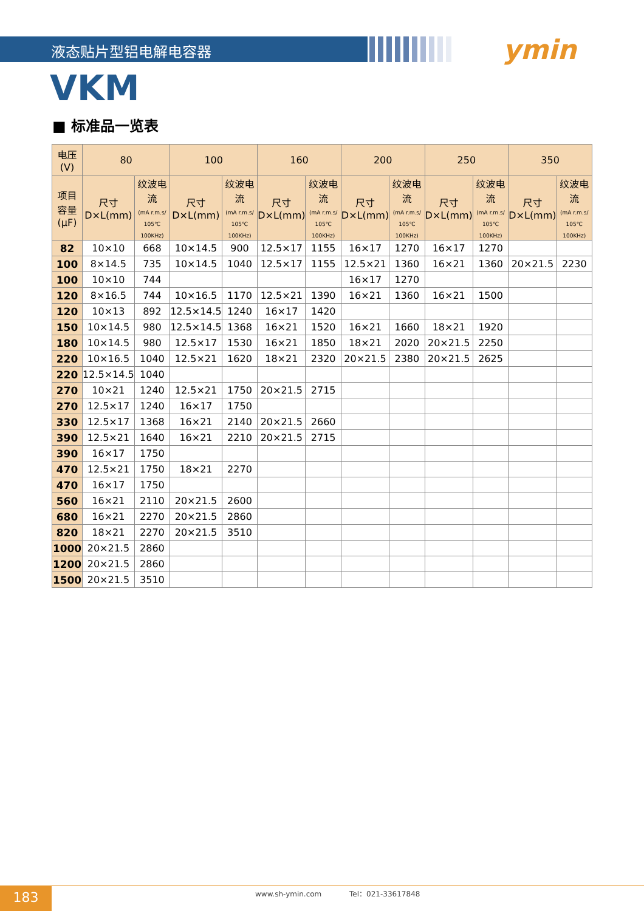ymin
液态贴片型铝电解电容器
VKM
■ 标准品一览表
| 电压(V) | 80 | | 100 | | 160 | | 200 | | 250 | | 350 | |
| --- | --- | --- | --- | --- | --- | --- | --- | --- | --- | --- | --- | --- |
| 项目 容量 (μF) | 尺寸 D×L(mm) | 纹波电流 (mA r.m.s/ 105℃ 100KHz) | 尺寸 D×L(mm) | 纹波电流 (mA r.m.s/ 105℃ 100KHz) | 尺寸 D×L(mm) | 纹波电流 (mA r.m.s/ 105℃ 100KHz) | 尺寸 D×L(mm) | 纹波电流 (mA r.m.s/ 105℃ 100KHz) | 尺寸 D×L(mm) | 纹波电流 (mA r.m.s/ 105℃ 100KHz) | 尺寸 D×L(mm) | 纹波电流 (mA r.m.s/ 105℃ 100KHz) |
| 82 | 10×10 | 668 | 10×14.5 | 900 | 12.5×17 | 1155 | 16×17 | 1270 | 16×17 | 1270 | | |
| 100 | 8×14.5 | 735 | 10×14.5 | 1040 | 12.5×17 | 1155 | 12.5×21 | 1360 | 16×21 | 1360 | 20×21.5 | 2230 |
| 100 | 10×10 | 744 | | | | | 16×17 | 1270 | | | | |
| 120 | 8×16.5 | 744 | 10×16.5 | 1170 | 12.5×21 | 1390 | 16×21 | 1360 | 16×21 | 1500 | | |
| 120 | 10×13 | 892 | 12.5×14.5 | 1240 | 16×17 | 1420 | | | | | | |
| 150 | 10×14.5 | 980 | 12.5×14.5 | 1368 | 16×21 | 1520 | 16×21 | 1660 | 18×21 | 1920 | | |
| 180 | 10×14.5 | 980 | 12.5×17 | 1530 | 16×21 | 1850 | 18×21 | 2020 | 20×21.5 | 2250 | | |
| 220 | 10×16.5 | 1040 | 12.5×21 | 1620 | 18×21 | 2320 | 20×21.5 | 2380 | 20×21.5 | 2625 | | |
| 220 | 12.5×14.5 | 1040 | | | | | | | | | | |
| 270 | 10×21 | 1240 | 12.5×21 | 1750 | 20×21.5 | 2715 | | | | | | |
| 270 | 12.5×17 | 1240 | 16×17 | 1750 | | | | | | | | |
| 330 | 12.5×17 | 1368 | 16×21 | 2140 | 20×21.5 | 2660 | | | | | | |
| 390 | 12.5×21 | 1640 | 16×21 | 2210 | 20×21.5 | 2715 | | | | | | |
| 390 | 16×17 | 1750 | | | | | | | | | | |
| 470 | 12.5×21 | 1750 | 18×21 | 2270 | | | | | | | | |
| 470 | 16×17 | 1750 | | | | | | | | | | |
| 560 | 16×21 | 2110 | 20×21.5 | 2600 | | | | | | | | |
| 680 | 16×21 | 2270 | 20×21.5 | 2860 | | | | | | | | |
| 820 | 18×21 | 2270 | 20×21.5 | 3510 | | | | | | | | |
| 1000 | 20×21.5 | 2860 | | | | | | | | | | |
| 1200 | 20×21.5 | 2860 | | | | | | | | | | |
| 1500 | 20×21.5 | 3510 | | | | | | | | | | |
183
www.sh-ymin.com Tel：021-33617848